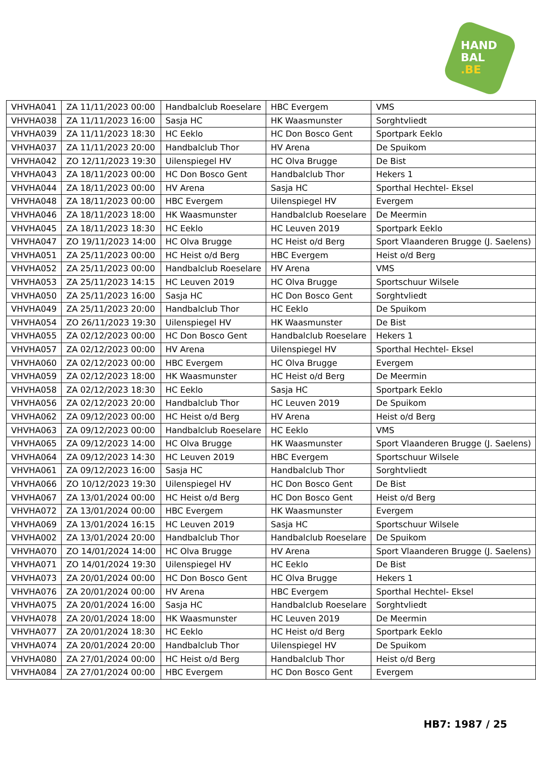HAND
BAL
.BE
| VHVHA041 | ZA 11/11/2023 00:00 | Handbalclub Roeselare | HBC Evergem | VMS |
| VHVHA038 | ZA 11/11/2023 16:00 | Sasja HC | HK Waasmunster | Sorghtvliedt |
| VHVHA039 | ZA 11/11/2023 18:30 | HC Eeklo | HC Don Bosco Gent | Sportpark Eeklo |
| VHVHA037 | ZA 11/11/2023 20:00 | Handbalclub Thor | HV Arena | De Spuikom |
| VHVHA042 | ZO 12/11/2023 19:30 | Uilenspiegel HV | HC Olva Brugge | De Bist |
| VHVHA043 | ZA 18/11/2023 00:00 | HC Don Bosco Gent | Handbalclub Thor | Hekers 1 |
| VHVHA044 | ZA 18/11/2023 00:00 | HV Arena | Sasja HC | Sporthal Hechtel- Eksel |
| VHVHA048 | ZA 18/11/2023 00:00 | HBC Evergem | Uilenspiegel HV | Evergem |
| VHVHA046 | ZA 18/11/2023 18:00 | HK Waasmunster | Handbalclub Roeselare | De Meermin |
| VHVHA045 | ZA 18/11/2023 18:30 | HC Eeklo | HC Leuven 2019 | Sportpark Eeklo |
| VHVHA047 | ZO 19/11/2023 14:00 | HC Olva Brugge | HC Heist o/d Berg | Sport Vlaanderen Brugge (J. Saelens) |
| VHVHA051 | ZA 25/11/2023 00:00 | HC Heist o/d Berg | HBC Evergem | Heist o/d Berg |
| VHVHA052 | ZA 25/11/2023 00:00 | Handbalclub Roeselare | HV Arena | VMS |
| VHVHA053 | ZA 25/11/2023 14:15 | HC Leuven 2019 | HC Olva Brugge | Sportschuur Wilsele |
| VHVHA050 | ZA 25/11/2023 16:00 | Sasja HC | HC Don Bosco Gent | Sorghtvliedt |
| VHVHA049 | ZA 25/11/2023 20:00 | Handbalclub Thor | HC Eeklo | De Spuikom |
| VHVHA054 | ZO 26/11/2023 19:30 | Uilenspiegel HV | HK Waasmunster | De Bist |
| VHVHA055 | ZA 02/12/2023 00:00 | HC Don Bosco Gent | Handbalclub Roeselare | Hekers 1 |
| VHVHA057 | ZA 02/12/2023 00:00 | HV Arena | Uilenspiegel HV | Sporthal Hechtel- Eksel |
| VHVHA060 | ZA 02/12/2023 00:00 | HBC Evergem | HC Olva Brugge | Evergem |
| VHVHA059 | ZA 02/12/2023 18:00 | HK Waasmunster | HC Heist o/d Berg | De Meermin |
| VHVHA058 | ZA 02/12/2023 18:30 | HC Eeklo | Sasja HC | Sportpark Eeklo |
| VHVHA056 | ZA 02/12/2023 20:00 | Handbalclub Thor | HC Leuven 2019 | De Spuikom |
| VHVHA062 | ZA 09/12/2023 00:00 | HC Heist o/d Berg | HV Arena | Heist o/d Berg |
| VHVHA063 | ZA 09/12/2023 00:00 | Handbalclub Roeselare | HC Eeklo | VMS |
| VHVHA065 | ZA 09/12/2023 14:00 | HC Olva Brugge | HK Waasmunster | Sport Vlaanderen Brugge (J. Saelens) |
| VHVHA064 | ZA 09/12/2023 14:30 | HC Leuven 2019 | HBC Evergem | Sportschuur Wilsele |
| VHVHA061 | ZA 09/12/2023 16:00 | Sasja HC | Handbalclub Thor | Sorghtvliedt |
| VHVHA066 | ZO 10/12/2023 19:30 | Uilenspiegel HV | HC Don Bosco Gent | De Bist |
| VHVHA067 | ZA 13/01/2024 00:00 | HC Heist o/d Berg | HC Don Bosco Gent | Heist o/d Berg |
| VHVHA072 | ZA 13/01/2024 00:00 | HBC Evergem | HK Waasmunster | Evergem |
| VHVHA069 | ZA 13/01/2024 16:15 | HC Leuven 2019 | Sasja HC | Sportschuur Wilsele |
| VHVHA002 | ZA 13/01/2024 20:00 | Handbalclub Thor | Handbalclub Roeselare | De Spuikom |
| VHVHA070 | ZO 14/01/2024 14:00 | HC Olva Brugge | HV Arena | Sport Vlaanderen Brugge (J. Saelens) |
| VHVHA071 | ZO 14/01/2024 19:30 | Uilenspiegel HV | HC Eeklo | De Bist |
| VHVHA073 | ZA 20/01/2024 00:00 | HC Don Bosco Gent | HC Olva Brugge | Hekers 1 |
| VHVHA076 | ZA 20/01/2024 00:00 | HV Arena | HBC Evergem | Sporthal Hechtel- Eksel |
| VHVHA075 | ZA 20/01/2024 16:00 | Sasja HC | Handbalclub Roeselare | Sorghtvliedt |
| VHVHA078 | ZA 20/01/2024 18:00 | HK Waasmunster | HC Leuven 2019 | De Meermin |
| VHVHA077 | ZA 20/01/2024 18:30 | HC Eeklo | HC Heist o/d Berg | Sportpark Eeklo |
| VHVHA074 | ZA 20/01/2024 20:00 | Handbalclub Thor | Uilenspiegel HV | De Spuikom |
| VHVHA080 | ZA 27/01/2024 00:00 | HC Heist o/d Berg | Handbalclub Thor | Heist o/d Berg |
| VHVHA084 | ZA 27/01/2024 00:00 | HBC Evergem | HC Don Bosco Gent | Evergem |
HB7: 1987 / 25